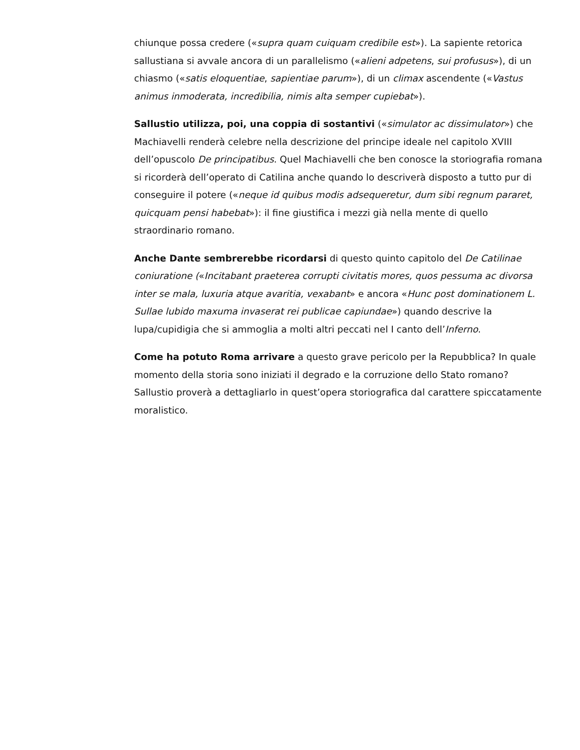chiunque possa credere («supra quam cuiquam credibile est»). La sapiente retorica sallustiana si avvale ancora di un parallelismo («alieni adpetens, sui profusus»), di un chiasmo («satis eloquentiae, sapientiae parum»), di un climax ascendente («Vastus animus inmoderata, incredibilia, nimis alta semper cupiebat»).
Sallustio utilizza, poi, una coppia di sostantivi («simulator ac dissimulator») che Machiavelli renderà celebre nella descrizione del principe ideale nel capitolo XVIII dell’opuscolo De principatibus. Quel Machiavelli che ben conosce la storiografia romana si ricorderà dell’operato di Catilina anche quando lo descriverà disposto a tutto pur di conseguire il potere («neque id quibus modis adsequeretur, dum sibi regnum pararet, quicquam pensi habebat»): il fine giustifica i mezzi già nella mente di quello straordinario romano.
Anche Dante sembrerebbe ricordarsi di questo quinto capitolo del De Catilinae coniuratione («Incitabant praeterea corrupti civitatis mores, quos pessuma ac divorsa inter se mala, luxuria atque avaritia, vexabant» e ancora «Hunc post dominationem L. Sullae lubido maxuma invaserat rei publicae capiundae») quando descrive la lupa/cupidigia che si ammoglia a molti altri peccati nel I canto dell’Inferno.
Come ha potuto Roma arrivare a questo grave pericolo per la Repubblica? In quale momento della storia sono iniziati il degrado e la corruzione dello Stato romano? Sallustio proverà a dettagliarlo in quest’opera storiografica dal carattere spiccatamente moralistico.